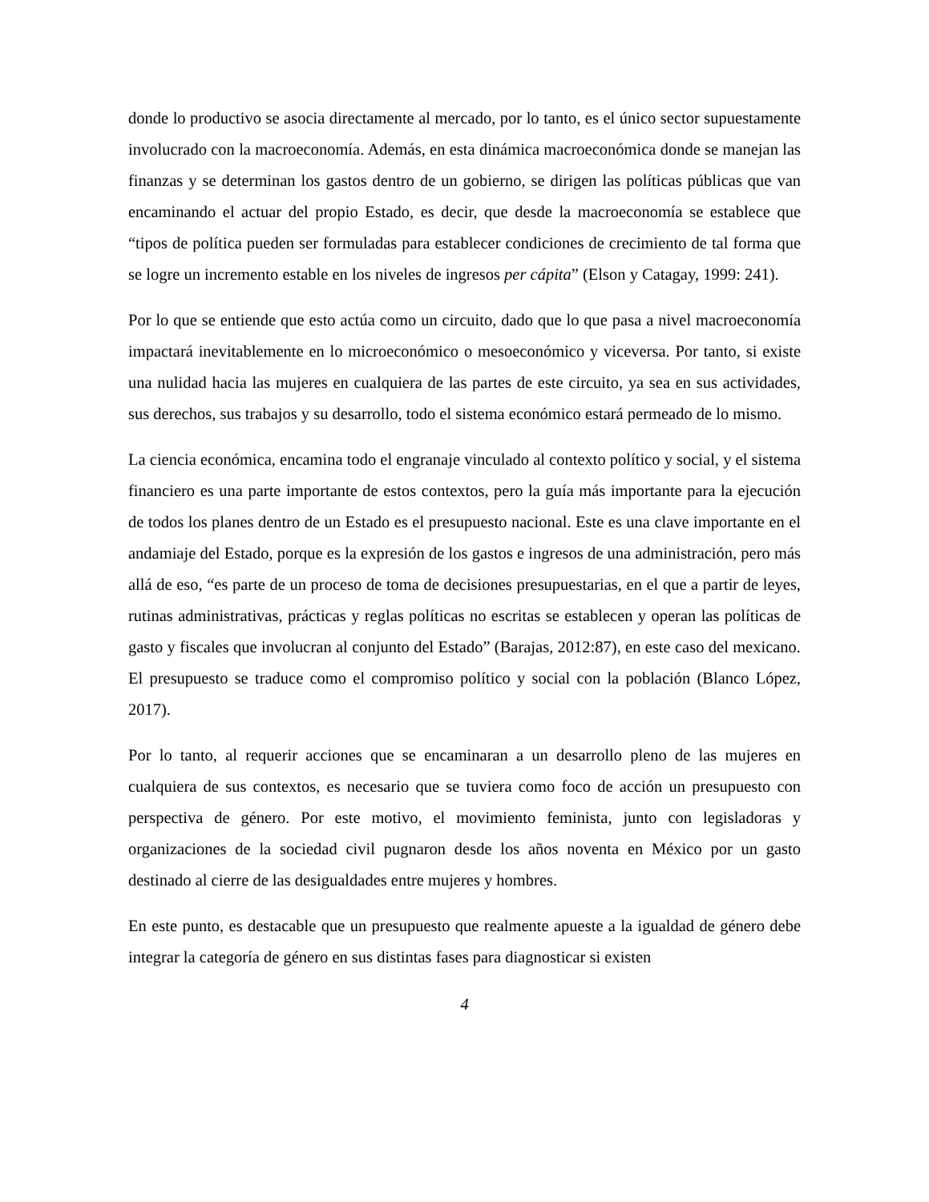donde lo productivo se asocia directamente al mercado, por lo tanto, es el único sector supuestamente involucrado con la macroeconomía. Además, en esta dinámica macroeconómica donde se manejan las finanzas y se determinan los gastos dentro de un gobierno, se dirigen las políticas públicas que van encaminando el actuar del propio Estado, es decir, que desde la macroeconomía se establece que “tipos de política pueden ser formuladas para establecer condiciones de crecimiento de tal forma que se logre un incremento estable en los niveles de ingresos per cápita” (Elson y Catagay, 1999: 241).
Por lo que se entiende que esto actúa como un circuito, dado que lo que pasa a nivel macroeconomía impactará inevitablemente en lo microeconómico o mesoeconómico y viceversa. Por tanto, si existe una nulidad hacia las mujeres en cualquiera de las partes de este circuito, ya sea en sus actividades, sus derechos, sus trabajos y su desarrollo, todo el sistema económico estará permeado de lo mismo.
La ciencia económica, encamina todo el engranaje vinculado al contexto político y social, y el sistema financiero es una parte importante de estos contextos, pero la guía más importante para la ejecución de todos los planes dentro de un Estado es el presupuesto nacional. Este es una clave importante en el andamiaje del Estado, porque es la expresión de los gastos e ingresos de una administración, pero más allá de eso, “es parte de un proceso de toma de decisiones presupuestarias, en el que a partir de leyes, rutinas administrativas, prácticas y reglas políticas no escritas se establecen y operan las políticas de gasto y fiscales que involucran al conjunto del Estado” (Barajas, 2012:87), en este caso del mexicano. El presupuesto se traduce como el compromiso político y social con la población (Blanco López, 2017).
Por lo tanto, al requerir acciones que se encaminaran a un desarrollo pleno de las mujeres en cualquiera de sus contextos, es necesario que se tuviera como foco de acción un presupuesto con perspectiva de género. Por este motivo, el movimiento feminista, junto con legisladoras y organizaciones de la sociedad civil pugnaron desde los años noventa en México por un gasto destinado al cierre de las desigualdades entre mujeres y hombres.
En este punto, es destacable que un presupuesto que realmente apueste a la igualdad de género debe integrar la categoría de género en sus distintas fases para diagnosticar si existen
4